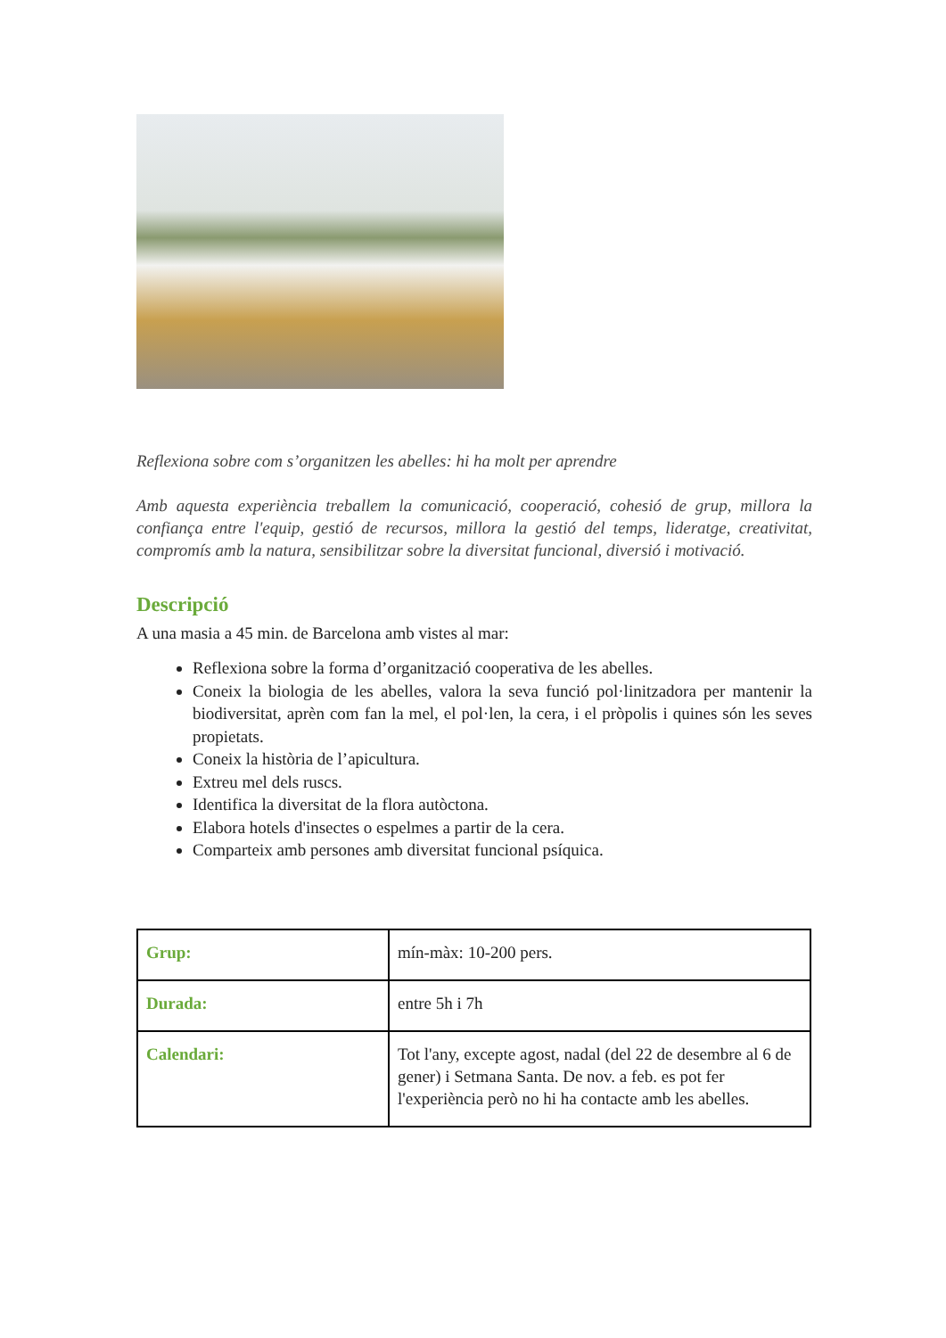Reflexiona sobre com s’organitzen les abelles: hi ha molt per aprendre
Amb aquesta experiència treballem la comunicació, cooperació, cohesió de grup, millora la confiança entre l'equip, gestió de recursos, millora la gestió del temps, lideratge, creativitat, compromís amb la natura, sensibilitzar sobre la diversitat funcional, diversió i motivació.
Descripció
A una masia a 45 min. de Barcelona amb vistes al mar:
Reflexiona sobre la forma d’organització cooperativa de les abelles.
Coneix la biologia de les abelles, valora la seva funció pol·linitzadora per mantenir la biodiversitat, aprèn com fan la mel, el pol·len, la cera, i el pròpolis i quines són les seves propietats.
Coneix la història de l’apicultura.
Extreu mel dels ruscs.
Identifica la diversitat de la flora autòctona.
Elabora hotels d'insectes o espelmes a partir de la cera.
Comparteix amb persones amb diversitat funcional psíquica.
| Grup: | mín-màx: 10-200 pers. |
| Durada: | entre 5h i 7h |
| Calendari: | Tot l'any, excepte agost, nadal (del 22 de desembre al 6 de gener) i Setmana Santa. De nov. a feb. es pot fer l'experiència però no hi ha contacte amb les abelles. |